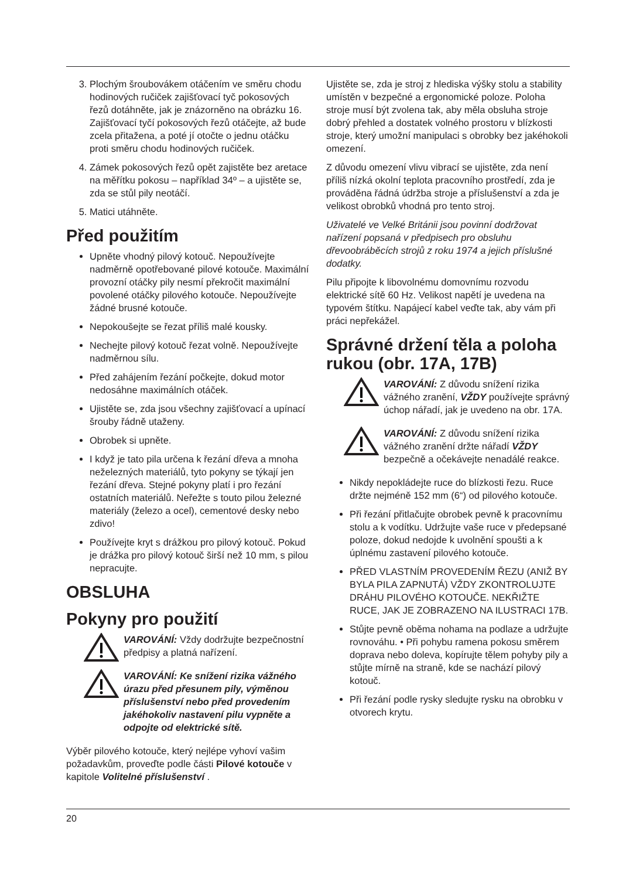3. Plochým šroubovákem otáčením ve směru chodu hodinových ručiček zajišťovací tyč pokosových řezů dotáhněte, jak je znázorněno na obrázku 16. Zajišťovací tyčí pokosových řezů otáčejte, až bude zcela přitažena, a poté jí otočte o jednu otáčku proti směru chodu hodinových ručiček.
4. Zámek pokosových řezů opět zajistěte bez aretace na měřítku pokosu – například 34º – a ujistěte se, zda se stůl pily neotáčí.
5. Matici utáhněte.
Před použitím
Upněte vhodný pilový kotouč. Nepoužívejte nadměrně opotřebované pilové kotouče. Maximální provozní otáčky pily nesmí překročit maximální povolené otáčky pilového kotouče. Nepoužívejte žádné brusné kotouče.
Nepokoušejte se řezat příliš malé kousky.
Nechejte pilový kotouč řezat volně. Nepoužívejte nadměrnou sílu.
Před zahájením řezání počkejte, dokud motor nedosáhne maximálních otáček.
Ujistěte se, zda jsou všechny zajišťovací a upínací šrouby řádně utaženy.
Obrobek si upněte.
I když je tato pila určena k řezání dřeva a mnoha neželezných materiálů, tyto pokyny se týkají jen řezání dřeva. Stejné pokyny platí i pro řezání ostatních materiálů. Neřežte s touto pilou železné materiály (železo a ocel), cementové desky nebo zdivo!
Používejte kryt s drážkou pro pilový kotouč. Pokud je drážka pro pilový kotouč širší než 10 mm, s pilou nepracujte.
OBSLUHA
Pokyny pro použití
VAROVÁNÍ: Vždy dodržujte bezpečnostní předpisy a platná nařízení.
VAROVÁNÍ: Ke snížení rizika vážného úrazu před přesunem pily, výměnou příslušenství nebo před provedením jakéhokoliv nastavení pilu vypněte a odpojte od elektrické sítě.
Výběr pilového kotouče, který nejlépe vyhoví vašim požadavkům, proveďte podle části Pilové kotouče v kapitole Volitelné příslušenství .
Ujistěte se, zda je stroj z hlediska výšky stolu a stability umístěn v bezpečné a ergonomické poloze. Poloha stroje musí být zvolena tak, aby měla obsluha stroje dobrý přehled a dostatek volného prostoru v blízkosti stroje, který umožní manipulaci s obrobky bez jakéhokoli omezení.
Z důvodu omezení vlivu vibrací se ujistěte, zda není příliš nízká okolní teplota pracovního prostředí, zda je prováděna řádná údržba stroje a příslušenství a zda je velikost obrobků vhodná pro tento stroj.
Uživatelé ve Velké Británii jsou povinní dodržovat nařízení popsaná v předpisech pro obsluhu dřevoobráběcích strojů z roku 1974 a jejich příslušné dodatky.
Pilu připojte k libovolnému domovnímu rozvodu elektrické sítě 60 Hz. Velikost napětí je uvedena na typovém štítku. Napájecí kabel veďte tak, aby vám při práci nepřekážel.
Správné držení těla a poloha rukou (obr. 17A, 17B)
VAROVÁNÍ: Z důvodu snížení rizika vážného zranění, VŽDY používejte správný úchop nářadí, jak je uvedeno na obr. 17A.
VAROVÁNÍ: Z důvodu snížení rizika vážného zranění držte nářadí VŽDY bezpečně a očekávejte nenadálé reakce.
Nikdy nepokládejte ruce do blízkosti řezu. Ruce držte nejméně 152 mm (6“) od pilového kotouče.
Při řezání přitlačujte obrobek pevně k pracovnímu stolu a k vodítku. Udržujte vaše ruce v předepsané poloze, dokud nedojde k uvolnění spoušti a k úplnému zastavení pilového kotouče.
PŘED VLASTNÍM PROVEDENÍM ŘEZU (ANIŽ BY BYLA PILA ZAPNUTÁ) VŽDY ZKONTROLUJTE DRÁHU PILOVÉHO KOTOUČE. NEKŘIŽTE RUCE, JAK JE ZOBRAZENO NA ILUSTRACI 17B.
Stůjte pevně oběma nohama na podlaze a udržujte rovnováhu. • Při pohybu ramena pokosu směrem doprava nebo doleva, kopírujte tělem pohyby pily a stůjte mírně na straně, kde se nachází pilový kotouč.
Při řezání podle rysky sledujte rysku na obrobku v otvorech krytu.
20